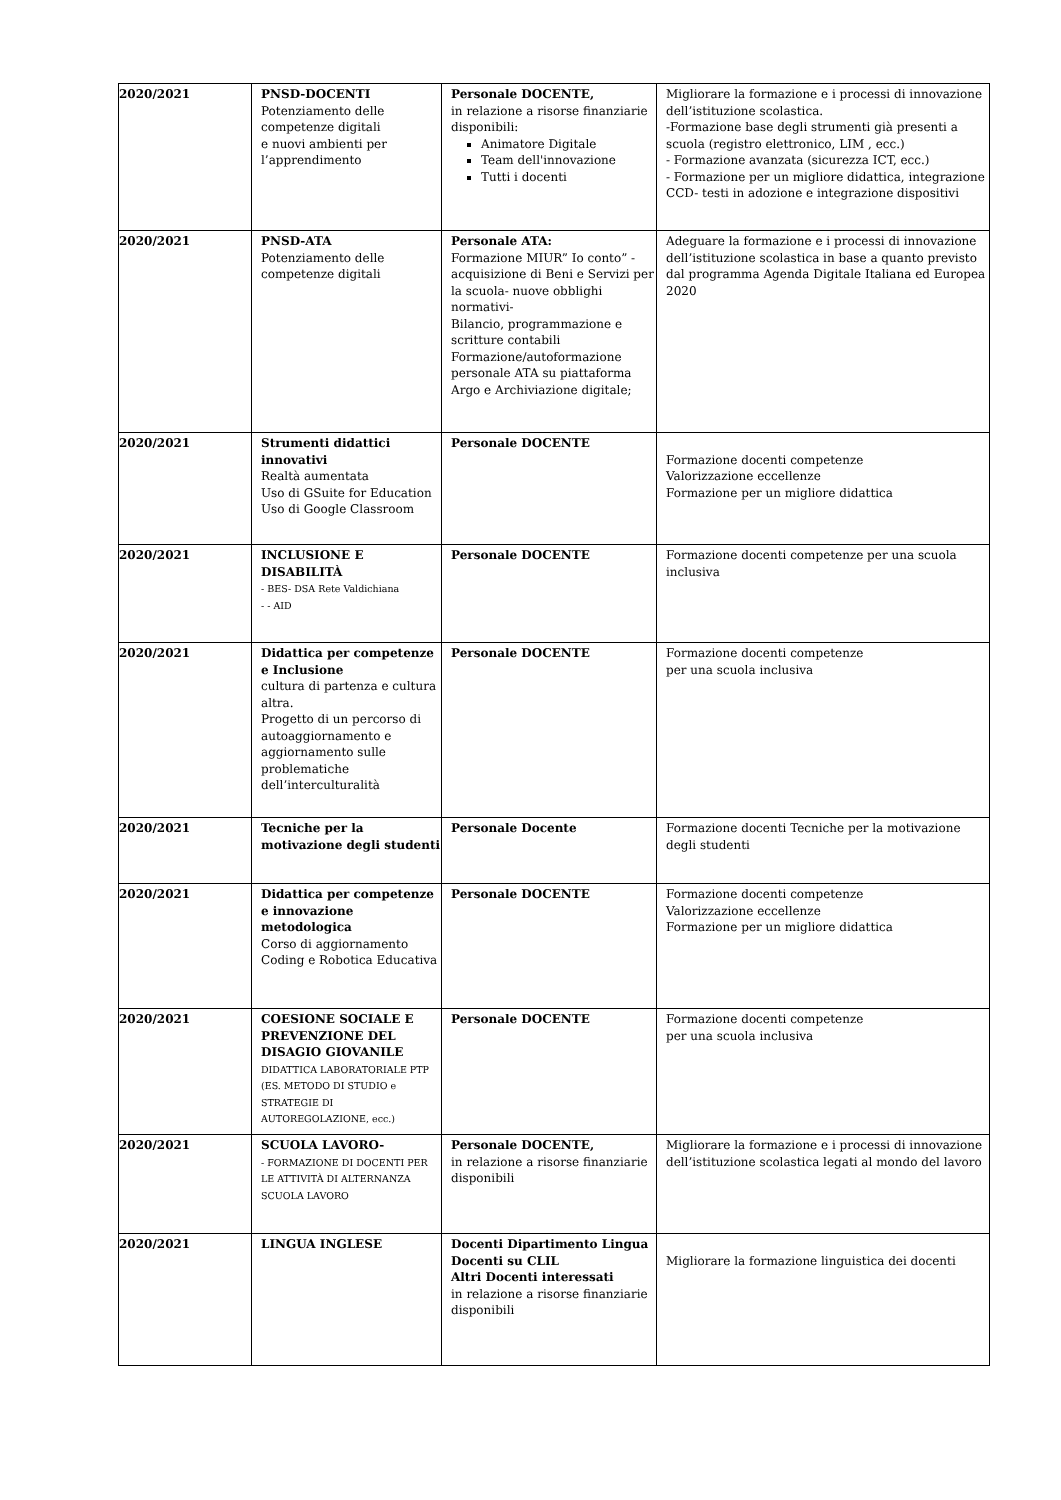| 2020/2021 | PNSD-DOCENTI Potenziamento delle competenze digitali e nuovi ambienti per l’apprendimento | Personale DOCENTE, in relazione a risorse finanziarie disponibili: Animatore Digitale Team dell'innovazione Tutti i docenti | Migliorare la formazione e i processi di innovazione dell’istituzione scolastica. -Formazione base degli strumenti già presenti a scuola (registro elettronico, LIM , ecc.) - Formazione avanzata (sicurezza ICT, ecc.) - Formazione per un migliore didattica, integrazione CCD- testi in adozione e integrazione dispositivi |
| 2020/2021 | PNSD-ATA Potenziamento delle competenze digitali | Personale ATA: Formazione MIUR” Io conto” - acquisizione di Beni e Servizi per la scuola- nuove obblighi normativi- Bilancio, programmazione e scritture contabili Formazione/autoformazione personale ATA su piattaforma Argo e Archiviazione digitale; | Adeguare la formazione e i processi di innovazione dell’istituzione scolastica in base a quanto previsto dal programma Agenda Digitale Italiana ed Europea 2020 |
| 2020/2021 | Strumenti didattici innovativi Realtà aumentata Uso di GSuite for Education Uso di Google Classroom | Personale DOCENTE | Formazione docenti competenze Valorizzazione eccellenze Formazione per un migliore didattica |
| 2020/2021 | INCLUSIONE E DISABILITÀ - BES- DSA Rete Valdichiana - - AID | Personale DOCENTE | Formazione docenti competenze per una scuola inclusiva |
| 2020/2021 | Didattica per competenze e Inclusione cultura di partenza e cultura altra. Progetto di un percorso di autoaggiornamento e aggiornamento sulle problematiche dell’interculturalità | Personale DOCENTE | Formazione docenti competenze per una scuola inclusiva |
| 2020/2021 | Tecniche per la motivazione degli studenti | Personale Docente | Formazione docenti Tecniche per la motivazione degli studenti |
| 2020/2021 | Didattica per competenze e innovazione metodologica Corso di aggiornamento Coding e Robotica Educativa | Personale DOCENTE | Formazione docenti competenze Valorizzazione eccellenze Formazione per un migliore didattica |
| 2020/2021 | COESIONE SOCIALE E PREVENZIONE DEL DISAGIO GIOVANILE DIDATTICA LABORATORIALE PTP (ES. METODO DI STUDIO e STRATEGIE DI AUTOREGOLAZIONE, ecc.) | Personale DOCENTE | Formazione docenti competenze per una scuola inclusiva |
| 2020/2021 | SCUOLA LAVORO- - FORMAZIONE DI DOCENTI PER LE ATTIVITÀ DI ALTERNANZA SCUOLA LAVORO | Personale DOCENTE, in relazione a risorse finanziarie disponibili | Migliorare la formazione e i processi di innovazione dell’istituzione scolastica legati al mondo del lavoro |
| 2020/2021 | LINGUA INGLESE | Docenti Dipartimento Lingua Docenti su CLIL Altri Docenti interessati in relazione a risorse finanziarie disponibili | Migliorare la formazione linguistica dei docenti |